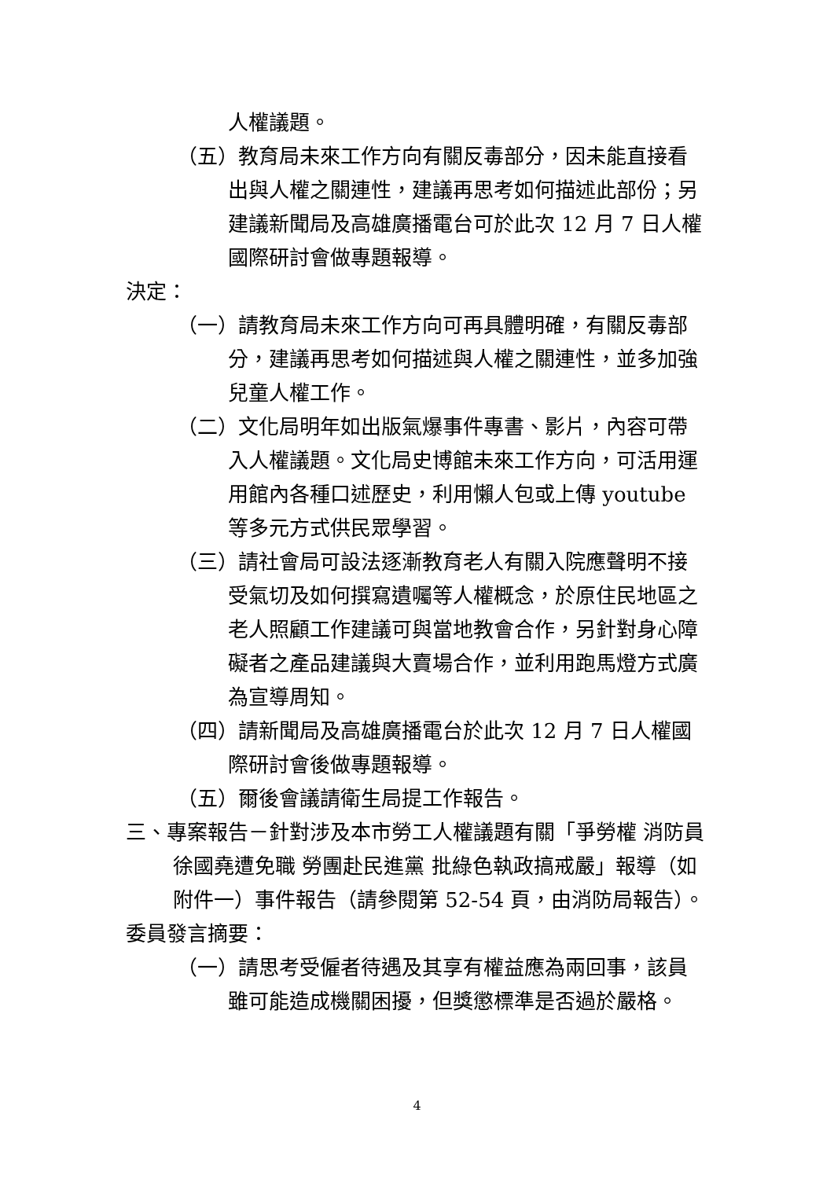人權議題。
（五）教育局未來工作方向有關反毒部分，因未能直接看出與人權之關連性，建議再思考如何描述此部份；另建議新聞局及高雄廣播電台可於此次 12 月 7 日人權國際研討會做專題報導。
決定：
（一）請教育局未來工作方向可再具體明確，有關反毒部分，建議再思考如何描述與人權之關連性，並多加強兒童人權工作。
（二）文化局明年如出版氣爆事件專書、影片，內容可帶入人權議題。文化局史博館未來工作方向，可活用運用館內各種口述歷史，利用懶人包或上傳 youtube 等多元方式供民眾學習。
（三）請社會局可設法逐漸教育老人有關入院應聲明不接受氣切及如何撰寫遺囑等人權概念，於原住民地區之老人照顧工作建議可與當地教會合作，另針對身心障礙者之產品建議與大賣場合作，並利用跑馬燈方式廣為宣導周知。
（四）請新聞局及高雄廣播電台於此次 12 月 7 日人權國際研討會後做專題報導。
（五）爾後會議請衛生局提工作報告。
三、專案報告－針對涉及本市勞工人權議題有關「爭勞權 消防員徐國堯遭免職 勞團赴民進黨 批綠色執政搞戒嚴」報導（如附件一）事件報告（請參閱第 52-54 頁，由消防局報告）。
委員發言摘要：
（一）請思考受僱者待遇及其享有權益應為兩回事，該員雖可能造成機關困擾，但獎懲標準是否過於嚴格。
4